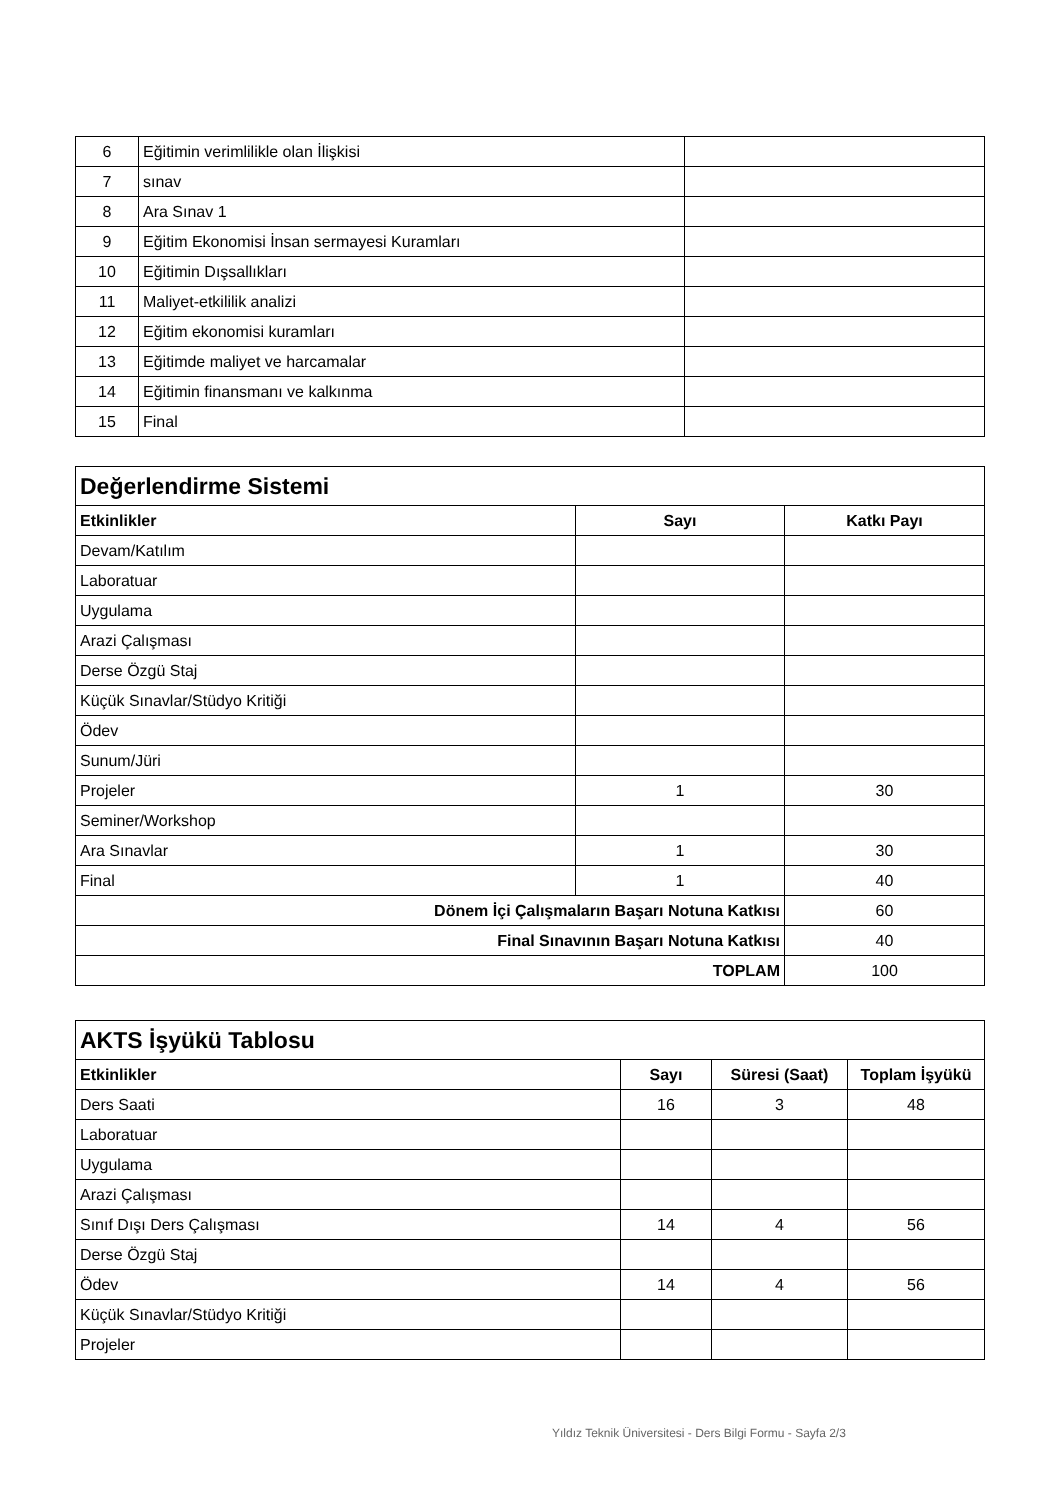| 6 | Eğitimin verimlilikle olan İlişkisi | |
| 7 | sınav | |
| 8 | Ara Sınav 1 | |
| 9 | Eğitim Ekonomisi İnsan sermayesi Kuramları | |
| 10 | Eğitimin Dışsallıkları | |
| 11 | Maliyet-etkililik analizi | |
| 12 | Eğitim ekonomisi kuramları | |
| 13 | Eğitimde maliyet ve harcamalar | |
| 14 | Eğitimin finansmanı ve kalkınma | |
| 15 | Final | |
| Değerlendirme Sistemi | | |
| Etkinlikler | Sayı | Katkı Payı |
| Devam/Katılım | | |
| Laboratuar | | |
| Uygulama | | |
| Arazi Çalışması | | |
| Derse Özgü Staj | | |
| Küçük Sınavlar/Stüdyo Kritiği | | |
| Ödev | | |
| Sunum/Jüri | | |
| Projeler | 1 | 30 |
| Seminer/Workshop | | |
| Ara Sınavlar | 1 | 30 |
| Final | 1 | 40 |
| Dönem İçi Çalışmaların Başarı Notuna Katkısı | | 60 |
| Final Sınavının Başarı Notuna Katkısı | | 40 |
| TOPLAM | | 100 |
| AKTS İşyükü Tablosu | | | |
| Etkinlikler | Sayı | Süresi (Saat) | Toplam İşyükü |
| Ders Saati | 16 | 3 | 48 |
| Laboratuar | | | |
| Uygulama | | | |
| Arazi Çalışması | | | |
| Sınıf Dışı Ders Çalışması | 14 | 4 | 56 |
| Derse Özgü Staj | | | |
| Ödev | 14 | 4 | 56 |
| Küçük Sınavlar/Stüdyo Kritiği | | | |
| Projeler | | | |
Yıldız Teknik Üniversitesi - Ders Bilgi Formu - Sayfa 2/3